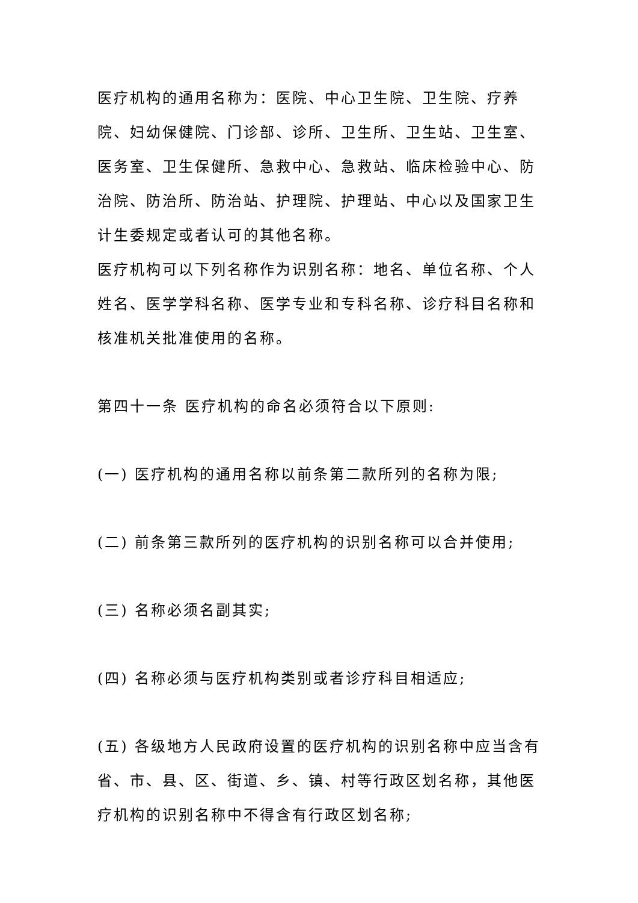医疗机构的通用名称为：医院、中心卫生院、卫生院、疗养院、妇幼保健院、门诊部、诊所、卫生所、卫生站、卫生室、医务室、卫生保健所、急救中心、急救站、临床检验中心、防治院、防治所、防治站、护理院、护理站、中心以及国家卫生计生委规定或者认可的其他名称。
医疗机构可以下列名称作为识别名称：地名、单位名称、个人姓名、医学学科名称、医学专业和专科名称、诊疗科目名称和核准机关批准使用的名称。
第四十一条 医疗机构的命名必须符合以下原则:
(一) 医疗机构的通用名称以前条第二款所列的名称为限;
(二) 前条第三款所列的医疗机构的识别名称可以合并使用;
(三) 名称必须名副其实;
(四) 名称必须与医疗机构类别或者诊疗科目相适应;
(五) 各级地方人民政府设置的医疗机构的识别名称中应当含有省、市、县、区、街道、乡、镇、村等行政区划名称，其他医疗机构的识别名称中不得含有行政区划名称;